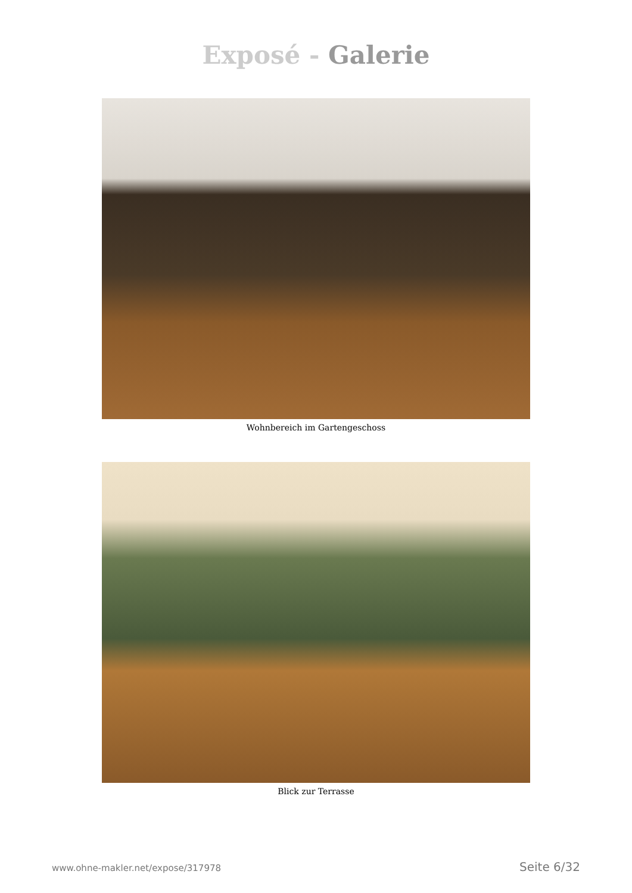Exposé - Galerie
Wohnbereich im Gartengeschoss
Blick zur Terrasse
www.ohne-makler.net/expose/317978 Seite 6/32